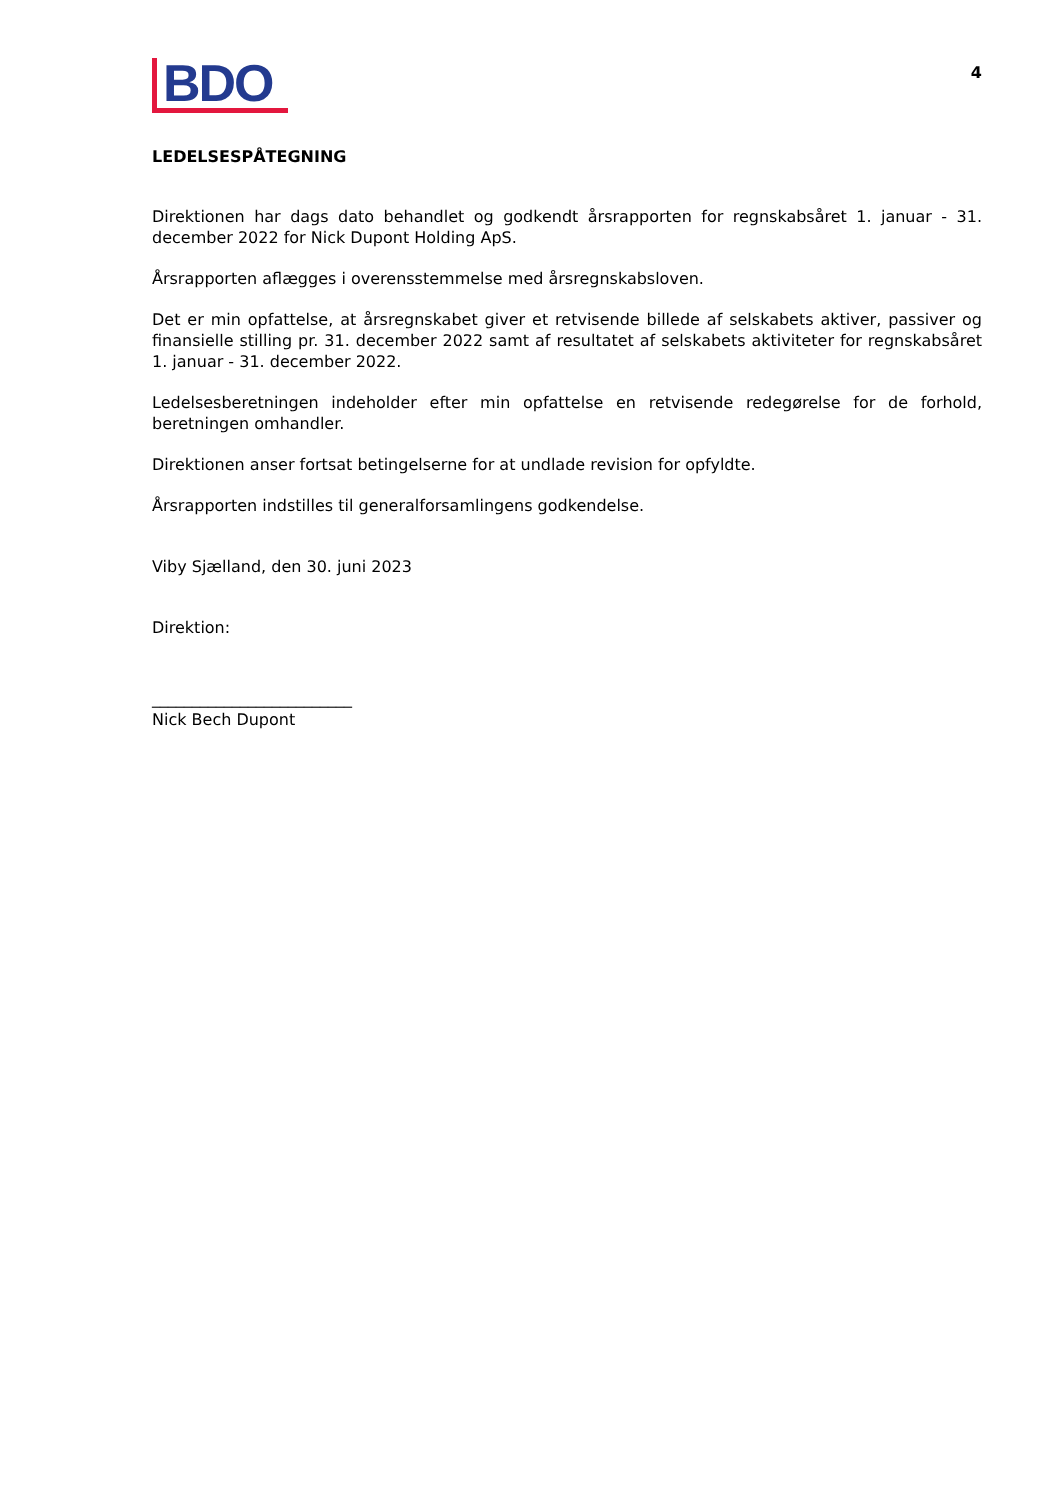BDO
4
LEDELSESPÅTEGNING
Direktionen har dags dato behandlet og godkendt årsrapporten for regnskabsåret 1. januar - 31. december 2022 for Nick Dupont Holding ApS.
Årsrapporten aflægges i overensstemmelse med årsregnskabsloven.
Det er min opfattelse, at årsregnskabet giver et retvisende billede af selskabets aktiver, passiver og finansielle stilling pr. 31. december 2022 samt af resultatet af selskabets aktiviteter for regnskabsåret 1. januar - 31. december 2022.
Ledelsesberetningen indeholder efter min opfattelse en retvisende redegørelse for de forhold, beretningen omhandler.
Direktionen anser fortsat betingelserne for at undlade revision for opfyldte.
Årsrapporten indstilles til generalforsamlingens godkendelse.
Viby Sjælland, den 30. juni 2023
Direktion:
_________________________
Nick Bech Dupont